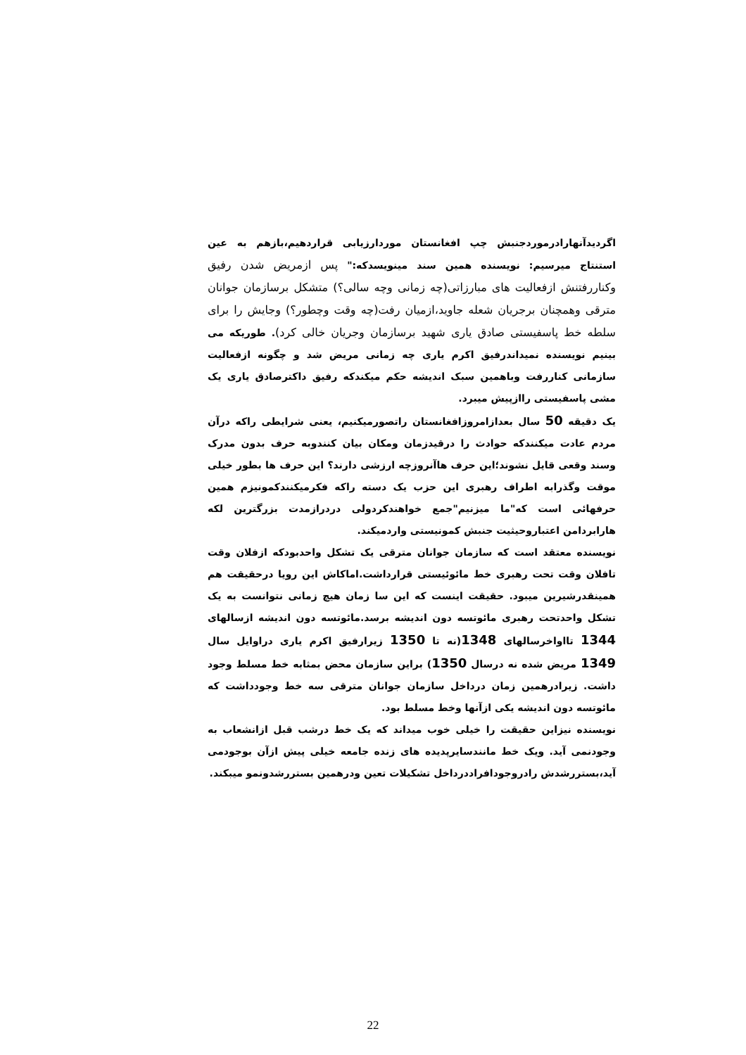اگردیدآنهارادرموردجنبش چپ افغانستان موردارزیابی قراردهیم،بازهم به عین استنتاج میرسیم: نویسنده همین سند مینویسدکه:" پس ازمریض شدن رفیق وکناررفتنش ازفعالیت های مبارزاتی(چه زمانی وچه سالی؟) متشکل برسازمان جوانان مترقی وهمچنان برجریان شعله جاوید،ازمیان رفت(چه وقت وچطور؟) وجایش را برای سلطه خط پاسفیستی صادق یاری شهید برسازمان وجریان خالی کرد). طوریکه می بینیم نویسنده نمیداندرفیق اکرم یاری چه زمانی مریض شد و چگونه ازفعالیت سازمانی کناررفت وباهمین سبک اندیشه حکم میکندکه رفیق داکترصادق یاری یک مشی پاسفیستی راازپیش میبرد.
یک دقیقه 50 سال بعدازامروزافغانستان راتصورمیکنیم، یعنی شرایطی راکه درآن مردم عادت میکنندکه حوادث را درقیدزمان ومکان بیان کنندوبه حرف بدون مدرک وسند وقعی قایل نشوند؛این حرف هاآنروزچه ارزشی دارند؟ این حرف ها بطور خیلی موقت وگذرابه اطراف رهبری این حزب یک دسته راکه فکرمیکنندکمونیزم همین حرفهائی است که"ما میزنیم"جمع خواهندکردولی دردرازمدت بزرگترین لکه هارابردامن اعتباروحیثیت جنبش کمونیستی واردمیکند.
نویسنده معتقد است که سازمان جوانان مترقی یک تشکل واحدبودکه ازفلان وقت تافلان وقت تحت رهبری خط مائوئیستی قرارداشت.اماکاش این رویا درحقیقت هم همینقدرشیرین میبود. حقیقت اینست که این سا زمان هیچ زمانی نتوانست به یک تشکل واحدتحت رهبری مائوتسه دون اندیشه برسد.مائوتسه دون اندیشه ازسالهای 1344 تااواخرسالهای 1348(نه تا 1350 زیرارفیق اکرم یاری دراوایل سال 1349 مریض شده نه درسال 1350) براین سازمان محض بمثابه خط مسلط وجود داشت. زیرادرهمین زمان درداخل سازمان جوانان مترقی سه خط وجودداشت که مائوتسه دون اندیشه یکی ازآنها وخط مسلط بود.
نویسنده نیزاین حقیقت را خیلی خوب میداند که یک خط درشب قبل ازانشعاب به وجودنمی آید. ویک خط مانندسایرپدیده های زنده جامعه خیلی پیش ازآن بوجودمی آید،بسترر‌شدش رادروجودافراددرداخل تشکیلات تعین ودرهمین بسترر‌شدونمو میبکند.
22